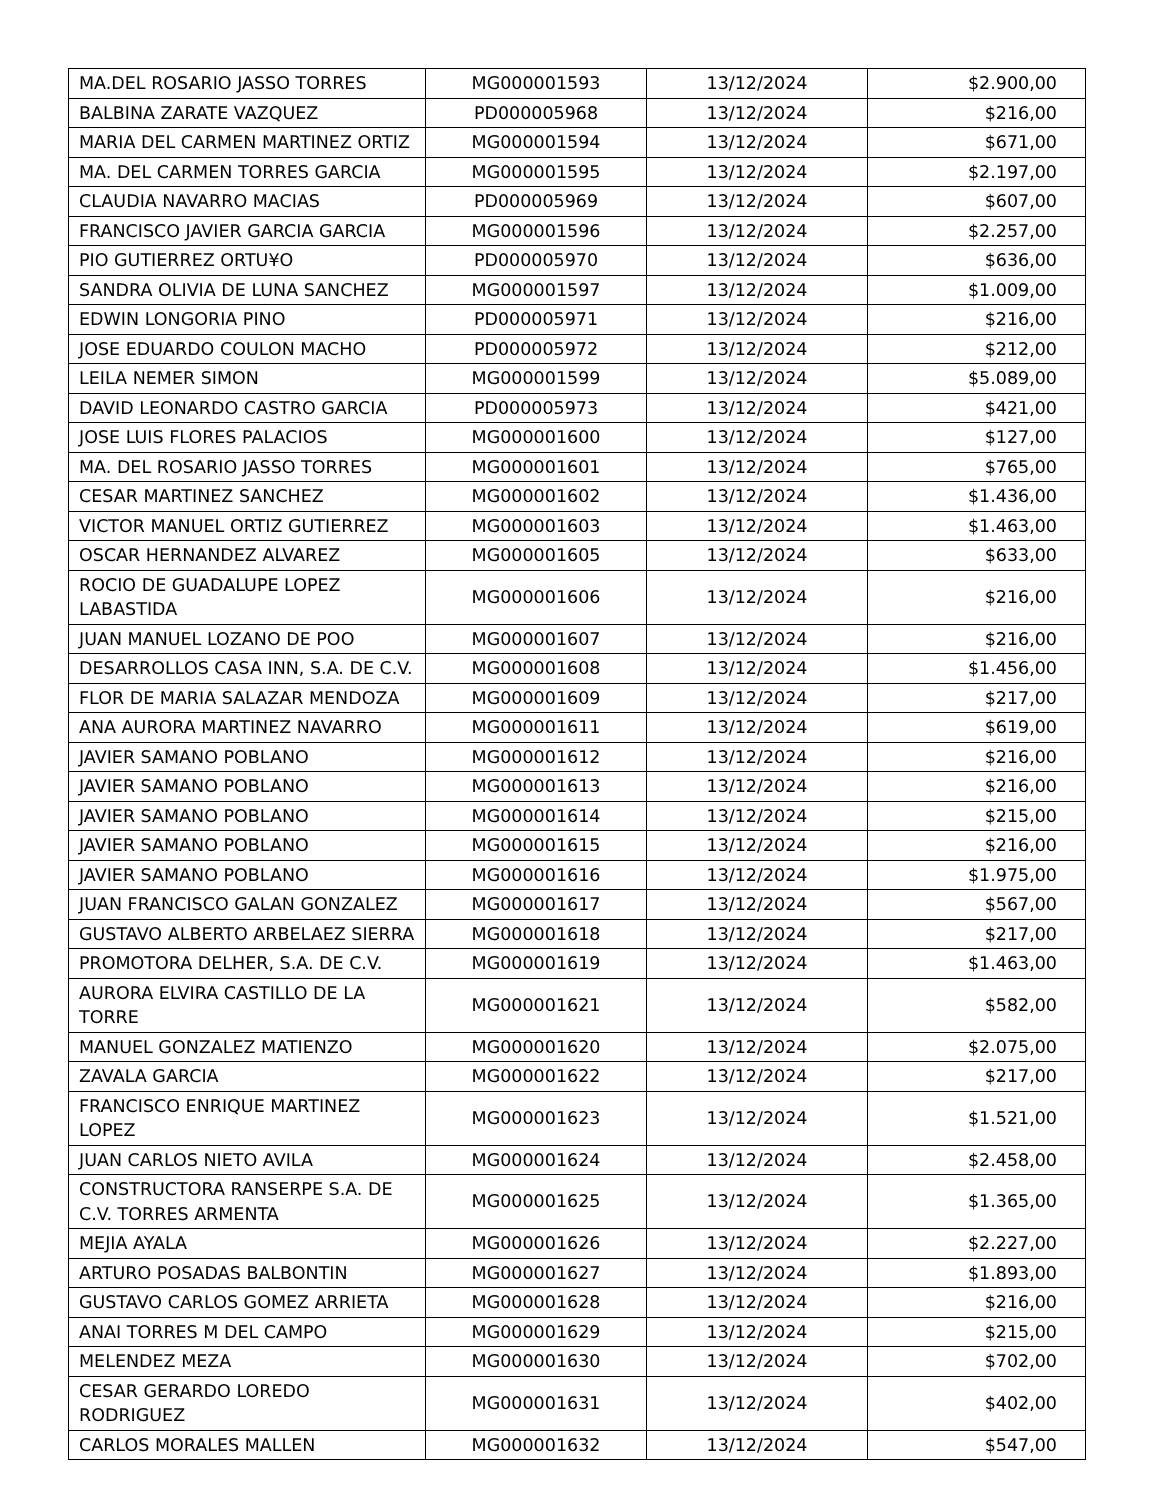| MA.DEL ROSARIO JASSO TORRES | MG000001593 | 13/12/2024 | $2.900,00 |
| BALBINA ZARATE VAZQUEZ | PD000005968 | 13/12/2024 | $216,00 |
| MARIA DEL CARMEN MARTINEZ ORTIZ | MG000001594 | 13/12/2024 | $671,00 |
| MA. DEL CARMEN TORRES GARCIA | MG000001595 | 13/12/2024 | $2.197,00 |
| CLAUDIA NAVARRO MACIAS | PD000005969 | 13/12/2024 | $607,00 |
| FRANCISCO JAVIER GARCIA GARCIA | MG000001596 | 13/12/2024 | $2.257,00 |
| PIO GUTIERREZ ORTU¥O | PD000005970 | 13/12/2024 | $636,00 |
| SANDRA OLIVIA DE LUNA SANCHEZ | MG000001597 | 13/12/2024 | $1.009,00 |
| EDWIN LONGORIA PINO | PD000005971 | 13/12/2024 | $216,00 |
| JOSE EDUARDO COULON MACHO | PD000005972 | 13/12/2024 | $212,00 |
| LEILA NEMER SIMON | MG000001599 | 13/12/2024 | $5.089,00 |
| DAVID LEONARDO CASTRO GARCIA | PD000005973 | 13/12/2024 | $421,00 |
| JOSE LUIS FLORES PALACIOS | MG000001600 | 13/12/2024 | $127,00 |
| MA. DEL ROSARIO JASSO TORRES | MG000001601 | 13/12/2024 | $765,00 |
| CESAR MARTINEZ SANCHEZ | MG000001602 | 13/12/2024 | $1.436,00 |
| VICTOR MANUEL ORTIZ GUTIERREZ | MG000001603 | 13/12/2024 | $1.463,00 |
| OSCAR HERNANDEZ ALVAREZ | MG000001605 | 13/12/2024 | $633,00 |
| ROCIO DE GUADALUPE LOPEZ LABASTIDA | MG000001606 | 13/12/2024 | $216,00 |
| JUAN MANUEL LOZANO DE POO | MG000001607 | 13/12/2024 | $216,00 |
| DESARROLLOS CASA INN, S.A. DE C.V. | MG000001608 | 13/12/2024 | $1.456,00 |
| FLOR DE MARIA SALAZAR MENDOZA | MG000001609 | 13/12/2024 | $217,00 |
| ANA AURORA MARTINEZ NAVARRO | MG000001611 | 13/12/2024 | $619,00 |
| JAVIER SAMANO POBLANO | MG000001612 | 13/12/2024 | $216,00 |
| JAVIER SAMANO POBLANO | MG000001613 | 13/12/2024 | $216,00 |
| JAVIER SAMANO POBLANO | MG000001614 | 13/12/2024 | $215,00 |
| JAVIER SAMANO POBLANO | MG000001615 | 13/12/2024 | $216,00 |
| JAVIER SAMANO POBLANO | MG000001616 | 13/12/2024 | $1.975,00 |
| JUAN FRANCISCO GALAN GONZALEZ | MG000001617 | 13/12/2024 | $567,00 |
| GUSTAVO ALBERTO ARBELAEZ SIERRA | MG000001618 | 13/12/2024 | $217,00 |
| PROMOTORA DELHER, S.A. DE C.V. | MG000001619 | 13/12/2024 | $1.463,00 |
| AURORA ELVIRA CASTILLO DE LA TORRE | MG000001621 | 13/12/2024 | $582,00 |
| MANUEL GONZALEZ MATIENZO | MG000001620 | 13/12/2024 | $2.075,00 |
| ZAVALA GARCIA | MG000001622 | 13/12/2024 | $217,00 |
| FRANCISCO ENRIQUE MARTINEZ LOPEZ | MG000001623 | 13/12/2024 | $1.521,00 |
| JUAN CARLOS NIETO AVILA | MG000001624 | 13/12/2024 | $2.458,00 |
| CONSTRUCTORA RANSERPE S.A. DE C.V. TORRES ARMENTA | MG000001625 | 13/12/2024 | $1.365,00 |
| MEJIA AYALA | MG000001626 | 13/12/2024 | $2.227,00 |
| ARTURO POSADAS BALBONTIN | MG000001627 | 13/12/2024 | $1.893,00 |
| GUSTAVO CARLOS GOMEZ ARRIETA | MG000001628 | 13/12/2024 | $216,00 |
| ANAI TORRES M DEL CAMPO | MG000001629 | 13/12/2024 | $215,00 |
| MELENDEZ MEZA | MG000001630 | 13/12/2024 | $702,00 |
| CESAR GERARDO LOREDO RODRIGUEZ | MG000001631 | 13/12/2024 | $402,00 |
| CARLOS MORALES MALLEN | MG000001632 | 13/12/2024 | $547,00 |